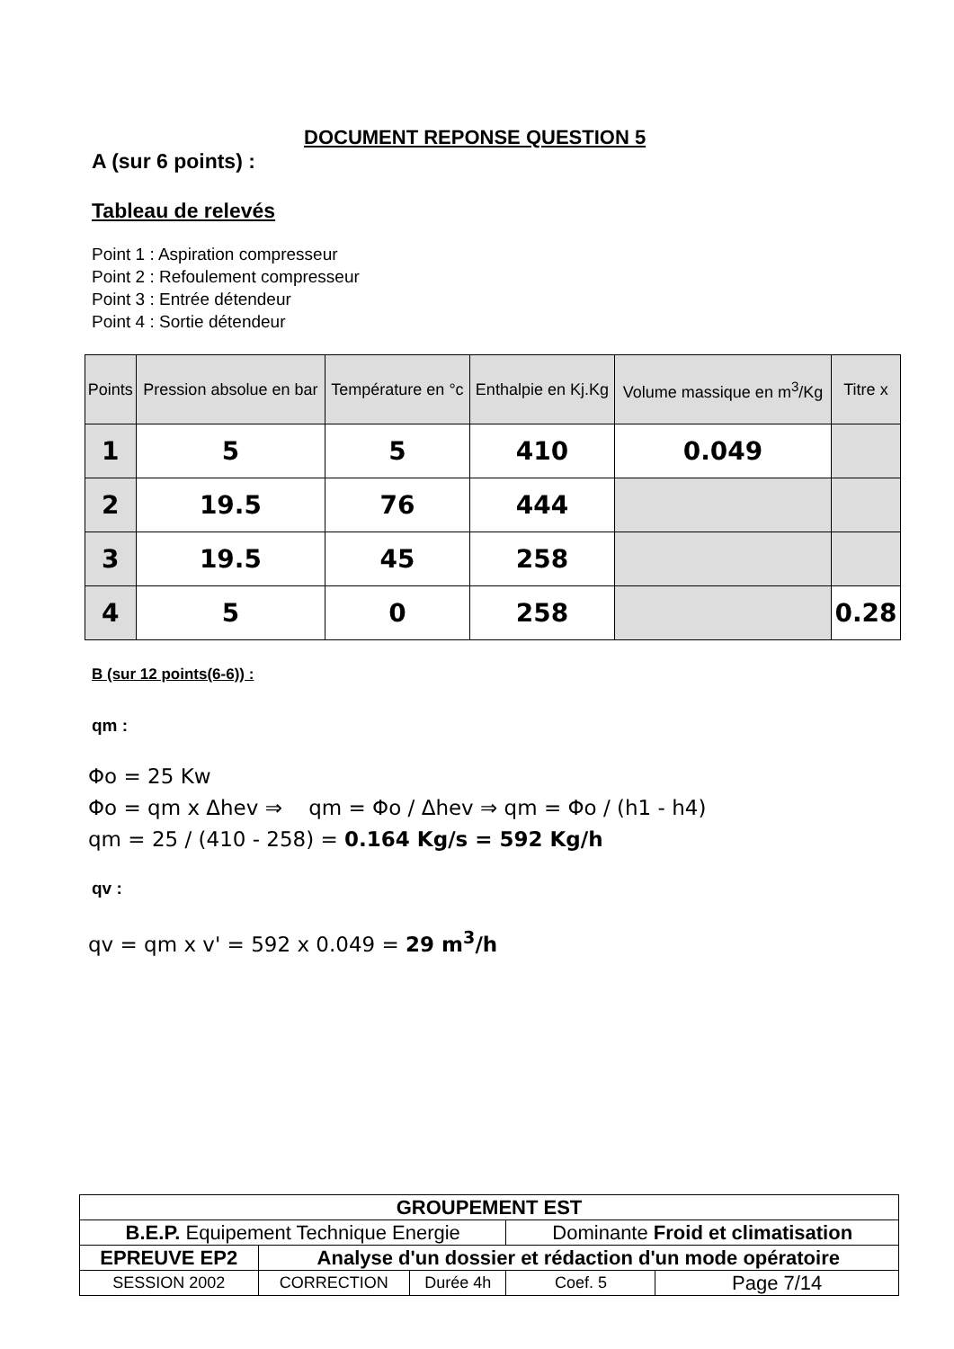DOCUMENT REPONSE QUESTION 5
A (sur 6 points) :
Tableau de relevés
Point 1 : Aspiration compresseur
Point 2 : Refoulement compresseur
Point 3 : Entrée détendeur
Point 4 : Sortie détendeur
| Points | Pression absolue en bar | Température en °c | Enthalpie en Kj.Kg | Volume massique en m<sup>3</sup>/Kg | Titre x |
| --- | --- | --- | --- | --- | --- |
| 1 | 5 | 5 | 410 | 0.049 | |
| 2 | 19.5 | 76 | 444 | | |
| 3 | 19.5 | 45 | 258 | | |
| 4 | 5 | 0 | 258 | | 0.28 |
B (sur 12 points(6-6)) :
qm :
Φo = 25 Kw
Φo = qm x Δhev ⇒ qm = Φo / Δhev ⇒ qm = Φo / (h1 - h4)
qm = 25 / (410 - 258) = 0.164 Kg/s = 592 Kg/h
qv :
qv = qm x v' = 592 x 0.049 = 29 m<sup>3</sup>/h
| GROUPEMENT EST | | | | |
| B.E.P. Equipement Technique Energie | | | Dominante Froid et climatisation | |
| EPREUVE EP2 | Analyse d'un dossier et rédaction d'un mode opératoire | | | |
| SESSION 2002 | CORRECTION | Durée 4h | Coef. 5 | Page 7/14 |